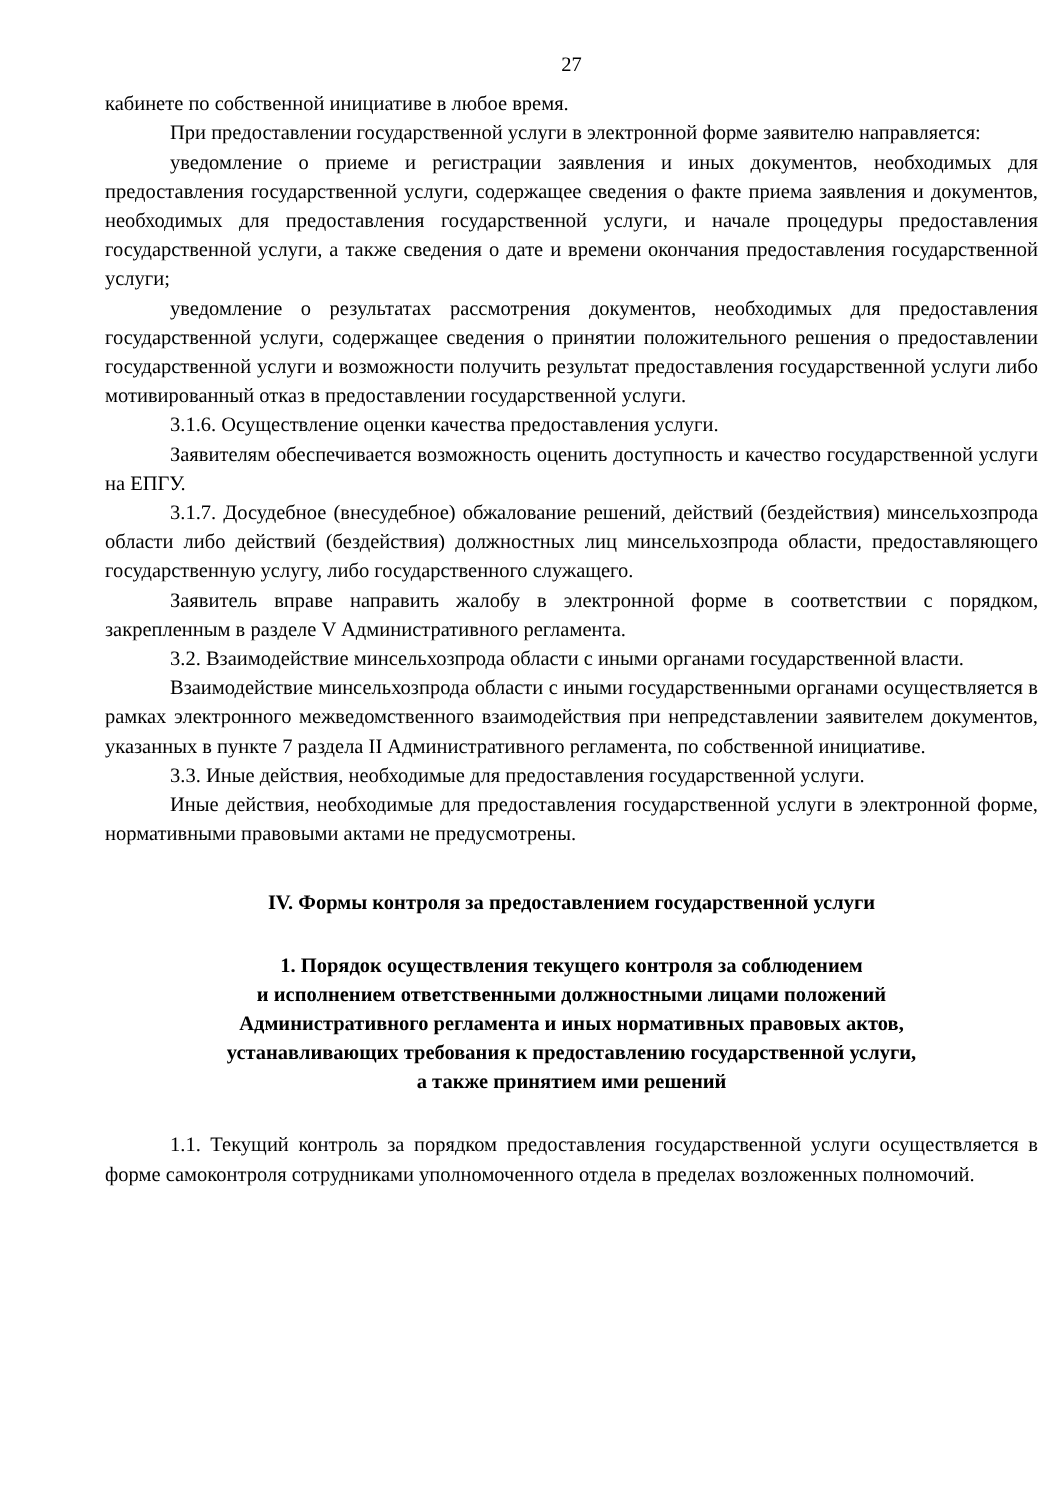27
кабинете по собственной инициативе в любое время.
При предоставлении государственной услуги в электронной форме заявителю направляется:
уведомление о приеме и регистрации заявления и иных документов, необходимых для предоставления государственной услуги, содержащее сведения о факте приема заявления и документов, необходимых для предоставления государственной услуги, и начале процедуры предоставления государственной услуги, а также сведения о дате и времени окончания предоставления государственной услуги;
уведомление о результатах рассмотрения документов, необходимых для предоставления государственной услуги, содержащее сведения о принятии положительного решения о предоставлении государственной услуги и возможности получить результат предоставления государственной услуги либо мотивированный отказ в предоставлении государственной услуги.
3.1.6. Осуществление оценки качества предоставления услуги.
Заявителям обеспечивается возможность оценить доступность и качество государственной услуги на ЕПГУ.
3.1.7. Досудебное (внесудебное) обжалование решений, действий (бездействия) минсельхозпрода области либо действий (бездействия) должностных лиц минсельхозпрода области, предоставляющего государственную услугу, либо государственного служащего.
Заявитель вправе направить жалобу в электронной форме в соответствии с порядком, закрепленным в разделе V Административного регламента.
3.2. Взаимодействие минсельхозпрода области с иными органами государственной власти.
Взаимодействие минсельхозпрода области с иными государственными органами осуществляется в рамках электронного межведомственного взаимодействия при непредставлении заявителем документов, указанных в пункте 7 раздела II Административного регламента, по собственной инициативе.
3.3. Иные действия, необходимые для предоставления государственной услуги.
Иные действия, необходимые для предоставления государственной услуги в электронной форме, нормативными правовыми актами не предусмотрены.
IV. Формы контроля за предоставлением государственной услуги
1. Порядок осуществления текущего контроля за соблюдением
и исполнением ответственными должностными лицами положений
Административного регламента и иных нормативных правовых актов,
устанавливающих требования к предоставлению государственной услуги,
а также принятием ими решений
1.1. Текущий контроль за порядком предоставления государственной услуги осуществляется в форме самоконтроля сотрудниками уполномоченного отдела в пределах возложенных полномочий.